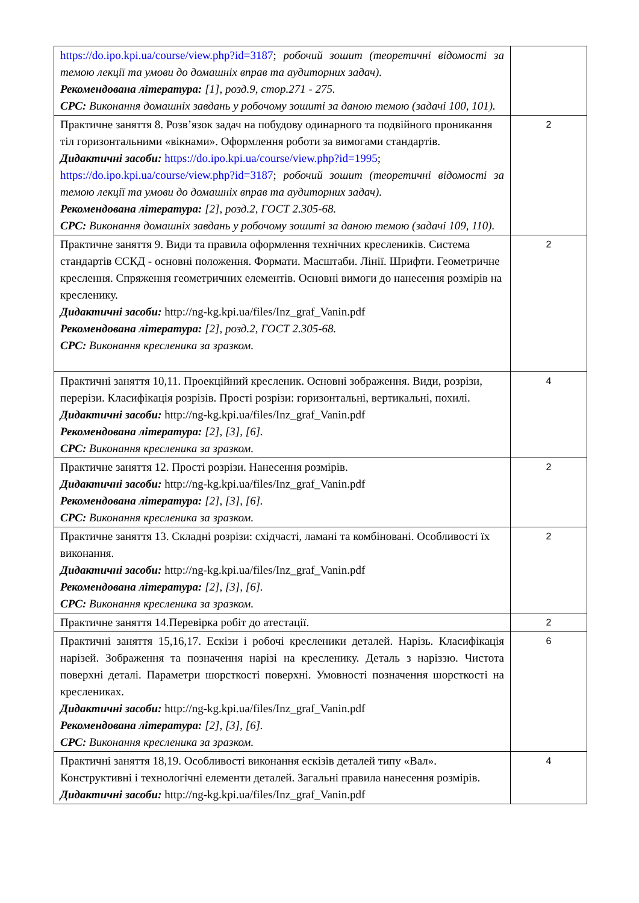| https://do.ipo.kpi.ua/course/view.php?id=3187 ; робочий зошит (теоретичні відомості за темою лекції та умови до домашніх вправ та аудиторних задач). Рекомендована література: [1], розд.9, стор.271 - 275. СРС: Виконання домашніх завдань у робочому зошиті за даною темою (задачі 100, 101). | |
| Практичне заняття 8. Розв’язок задач на побудову одинарного та подвійного проникання тіл горизонтальними «вікнами». Оформлення роботи за вимогами стандартів. Дидактичні засоби: https://do.ipo.kpi.ua/course/view.php?id=1995 ; https://do.ipo.kpi.ua/course/view.php?id=3187 ; робочий зошит (теоретичні відомості за темою лекції та умови до домашніх вправ та аудиторних задач). Рекомендована література: [2], розд.2, ГОСТ 2.305-68. СРС: Виконання домашніх завдань у робочому зошиті за даною темою (задачі 109, 110). | 2 |
| Практичне заняття 9. Види та правила оформлення технічних креслеників. Система стандартів ЄСКД - основні положення. Формати. Масштаби. Лінії. Шрифти. Геометричне креслення. Спряження геометричних елементів. Основні вимоги до нанесення розмірів на кресленику. Дидактичні засоби: http://ng-kg.kpi.ua/files/Inz_graf_Vanin.pdf Рекомендована література: [2], розд.2, ГОСТ 2.305-68. СРС: Виконання кресленика за зразком. | 2 |
| Практичні заняття 10,11. Проекційний кресленик. Основні зображення. Види, розрізи, перерізи. Класифікація розрізів. Прості розрізи: горизонтальні, вертикальні, похилі. Дидактичні засоби: http://ng-kg.kpi.ua/files/Inz_graf_Vanin.pdf Рекомендована література: [2], [3], [6]. СРС: Виконання кресленика за зразком. | 4 |
| Практичне заняття 12. Прості розрізи. Нанесення розмірів. Дидактичні засоби: http://ng-kg.kpi.ua/files/Inz_graf_Vanin.pdf Рекомендована література: [2], [3], [6]. СРС: Виконання кресленика за зразком. | 2 |
| Практичне заняття 13. Складні розрізи: східчасті, ламані та комбіновані. Особливості їх виконання. Дидактичні засоби: http://ng-kg.kpi.ua/files/Inz_graf_Vanin.pdf Рекомендована література: [2], [3], [6]. СРС: Виконання кресленика за зразком. | 2 |
| Практичне заняття 14.Перевірка робіт до атестації. | 2 |
| Практичні заняття 15,16,17. Ескізи і робочі кресленики деталей. Нарізь. Класифікація нарізей. Зображення та позначення нарізі на кресленику. Деталь з наріззю. Чистота поверхні деталі. Параметри шорсткості поверхні. Умовності позначення шорсткості на креслениках. Дидактичні засоби: http://ng-kg.kpi.ua/files/Inz_graf_Vanin.pdf Рекомендована література: [2], [3], [6]. СРС: Виконання кресленика за зразком. | 6 |
| Практичні заняття 18,19. Особливості виконання ескізів деталей типу «Вал». Конструктивні і технологічні елементи деталей. Загальні правила нанесення розмірів. Дидактичні засоби: http://ng-kg.kpi.ua/files/Inz_graf_Vanin.pdf | 4 |